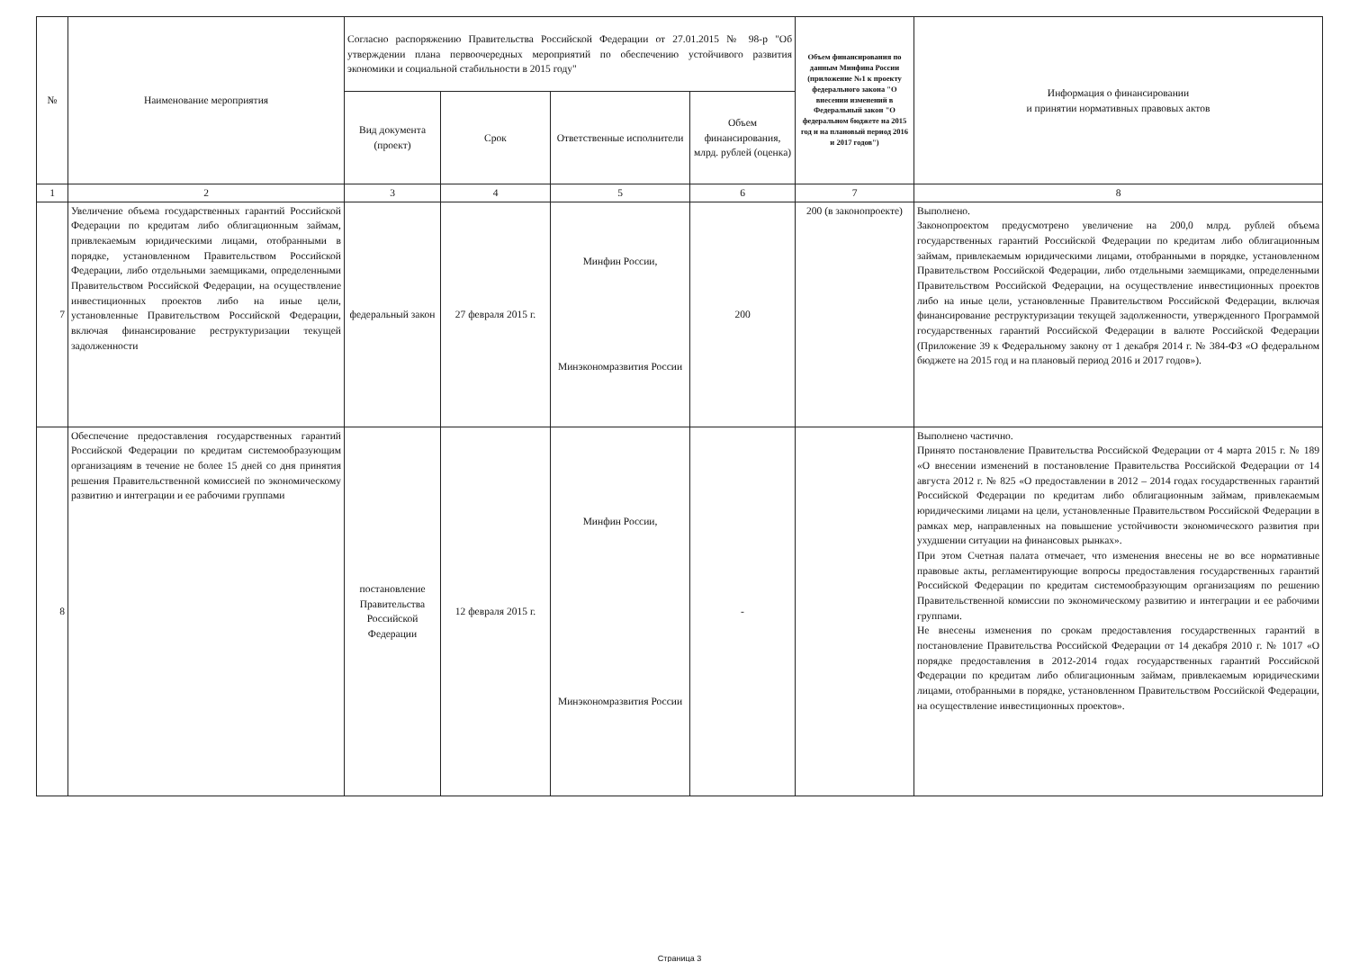| № | Наименование мероприятия | Согласно распоряжению Правительства Российской Федерации от 27.01.2015 № 98-р "Об утверждении плана первоочередных мероприятий по обеспечению устойчивого развития экономики и социальной стабильности в 2015 году" | | | | Объем финансирования по данным Минфина России (приложение №1 к проекту федерального закона "О внесении изменений в Федеральный закон "О федеральном бюджете на 2015 год и на плановый период 2016 и 2017 годов") | Информация о финансировании и принятии нормативных правовых актов |
| --- | --- | --- | --- | --- | --- | --- | --- |
| | | Вид документа (проект) | Срок | Ответственные исполнители | Объем финансирования, млрд. рублей (оценка) | | |
| 1 | 2 | 3 | 4 | 5 | 6 | 7 | 8 |
| 7 | Увеличение объема государственных гарантий Российской Федерации по кредитам либо облигационным займам, привлекаемым юридическими лицами, отобранными в порядке, установленном Правительством Российской Федерации, либо отдельными заемщиками, определенными Правительством Российской Федерации, на осуществление инвестиционных проектов либо на иные цели, установленные Правительством Российской Федерации, включая финансирование реструктуризации текущей задолженности | федеральный закон | 27 февраля 2015 г. | Минфин России, Минэкономразвития России | 200 | 200 (в законопроекте) | Выполнено. Законопроектом предусмотрено увеличение на 200,0 млрд. рублей объема государственных гарантий Российской Федерации по кредитам либо облигационным займам, привлекаемым юридическими лицами, отобранными в порядке, установленном Правительством Российской Федерации, либо отдельными заемщиками, определенными Правительством Российской Федерации, на осуществление инвестиционных проектов либо на иные цели, установленные Правительством Российской Федерации, включая финансирование реструктуризации текущей задолженности, утвержденного Программой государственных гарантий Российской Федерации в валюте Российской Федерации (Приложение 39 к Федеральному закону от 1 декабря 2014 г. № 384-ФЗ «О федеральном бюджете на 2015 год и на плановый период 2016 и 2017 годов»). |
| 8 | Обеспечение предоставления государственных гарантий Российской Федерации по кредитам системообразующим организациям в течение не более 15 дней со дня принятия решения Правительственной комиссией по экономическому развитию и интеграции и ее рабочими группами | постановление Правительства Российской Федерации | 12 февраля 2015 г. | Минфин России, Минэкономразвития России | - | | Выполнено частично. Принято постановление Правительства Российской Федерации от 4 марта 2015 г. № 189 «О внесении изменений в постановление Правительства Российской Федерации от 14 августа 2012 г. № 825 «О предоставлении в 2012 – 2014 годах государственных гарантий Российской Федерации по кредитам либо облигационным займам, привлекаемым юридическими лицами на цели, установленные Правительством Российской Федерации в рамках мер, направленных на повышение устойчивости экономического развития при ухудшении ситуации на финансовых рынках». При этом Счетная палата отмечает, что изменения внесены не во все нормативные правовые акты, регламентирующие вопросы предоставления государственных гарантий Российской Федерации по кредитам системообразующим организациям по решению Правительственной комиссии по экономическому развитию и интеграции и ее рабочими группами. Не внесены изменения по срокам предоставления государственных гарантий в постановление Правительства Российской Федерации от 14 декабря 2010 г. № 1017 «О порядке предоставления в 2012-2014 годах государственных гарантий Российской Федерации по кредитам либо облигационным займам, привлекаемым юридическими лицами, отобранными в порядке, установленном Правительством Российской Федерации, на осуществление инвестиционных проектов». |
Страница 3